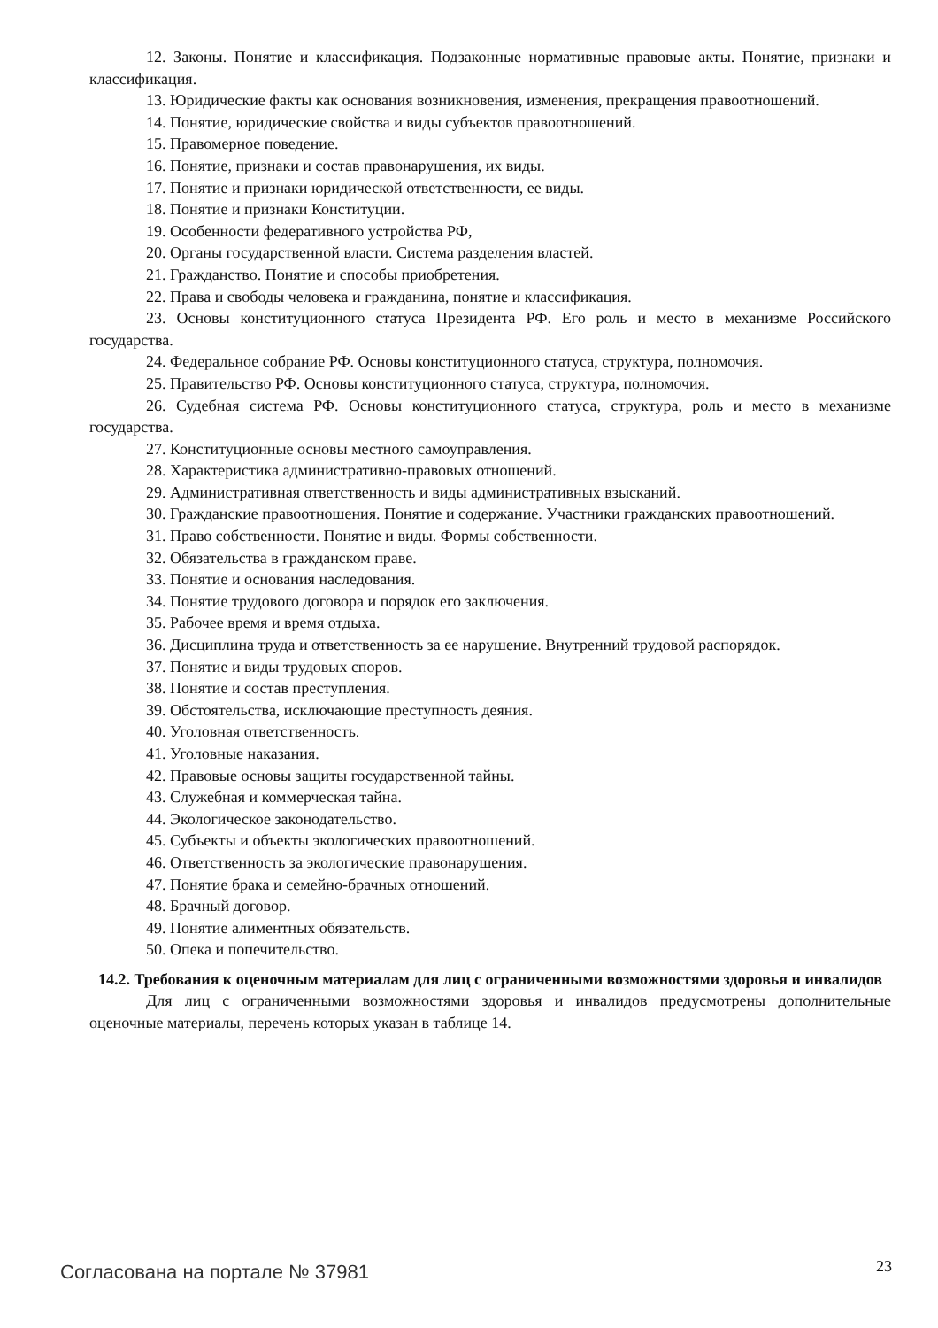12. Законы. Понятие и классификация. Подзаконные нормативные правовые акты. Понятие, признаки и классификация.
13. Юридические факты как основания возникновения, изменения, прекращения правоотношений.
14. Понятие, юридические свойства и виды субъектов правоотношений.
15. Правомерное поведение.
16. Понятие, признаки и состав правонарушения, их виды.
17. Понятие и признаки юридической ответственности, ее виды.
18. Понятие и признаки Конституции.
19. Особенности федеративного устройства РФ,
20. Органы государственной власти. Система разделения властей.
21. Гражданство. Понятие и способы приобретения.
22. Права и свободы человека и гражданина, понятие и классификация.
23. Основы конституционного статуса Президента РФ. Его роль и место в механизме Российского государства.
24. Федеральное собрание РФ. Основы конституционного статуса, структура, полномочия.
25. Правительство РФ. Основы конституционного статуса, структура, полномочия.
26. Судебная система РФ. Основы конституционного статуса, структура, роль и место в механизме государства.
27. Конституционные основы местного самоуправления.
28. Характеристика административно-правовых отношений.
29. Административная ответственность и виды административных взысканий.
30. Гражданские правоотношения. Понятие и содержание. Участники гражданских правоотношений.
31. Право собственности. Понятие и виды. Формы собственности.
32. Обязательства в гражданском праве.
33. Понятие и основания наследования.
34. Понятие трудового договора и порядок его заключения.
35. Рабочее время и время отдыха.
36. Дисциплина труда и ответственность за ее нарушение. Внутренний трудовой распорядок.
37. Понятие и виды трудовых споров.
38. Понятие и состав преступления.
39. Обстоятельства, исключающие преступность деяния.
40. Уголовная ответственность.
41. Уголовные наказания.
42. Правовые основы защиты государственной тайны.
43. Служебная и коммерческая тайна.
44. Экологическое законодательство.
45. Субъекты и объекты экологических правоотношений.
46. Ответственность за экологические правонарушения.
47. Понятие брака и семейно-брачных отношений.
48. Брачный договор.
49. Понятие алиментных обязательств.
50. Опека и попечительство.
14.2. Требования к оценочным материалам для лиц с ограниченными возможностями здоровья и инвалидов
Для лиц с ограниченными возможностями здоровья и инвалидов предусмотрены дополнительные оценочные материалы, перечень которых указан в таблице 14.
Согласована на портале № 37981 23